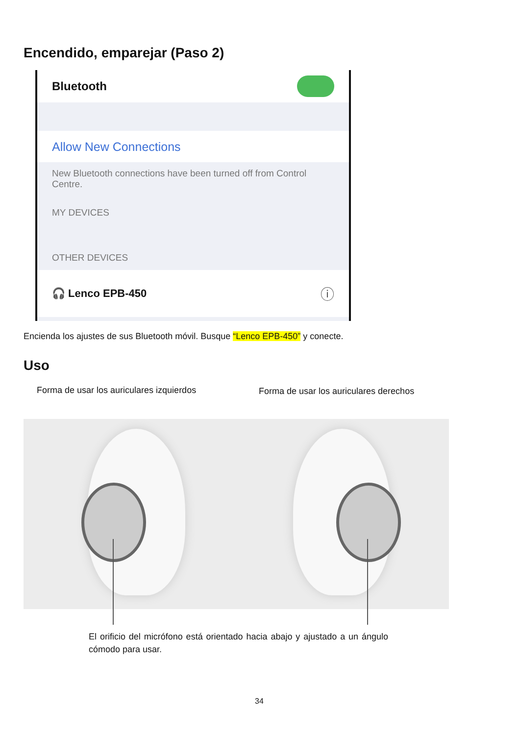Encendido, emparejar (Paso 2)
Bluetooth
Allow New Connections
New Bluetooth connections have been turned off from Control Centre.
MY DEVICES
OTHER DEVICES
🎧 Lenco EPB-450 ⓘ
Encienda los ajustes de sus Bluetooth móvil. Busque “Lenco EPB-450” y conecte.
Uso
Forma de usar los auriculares izquierdos
Forma de usar los auriculares derechos
El orificio del micrófono está orientado hacia abajo y ajustado a un ángulo cómodo para usar.
34